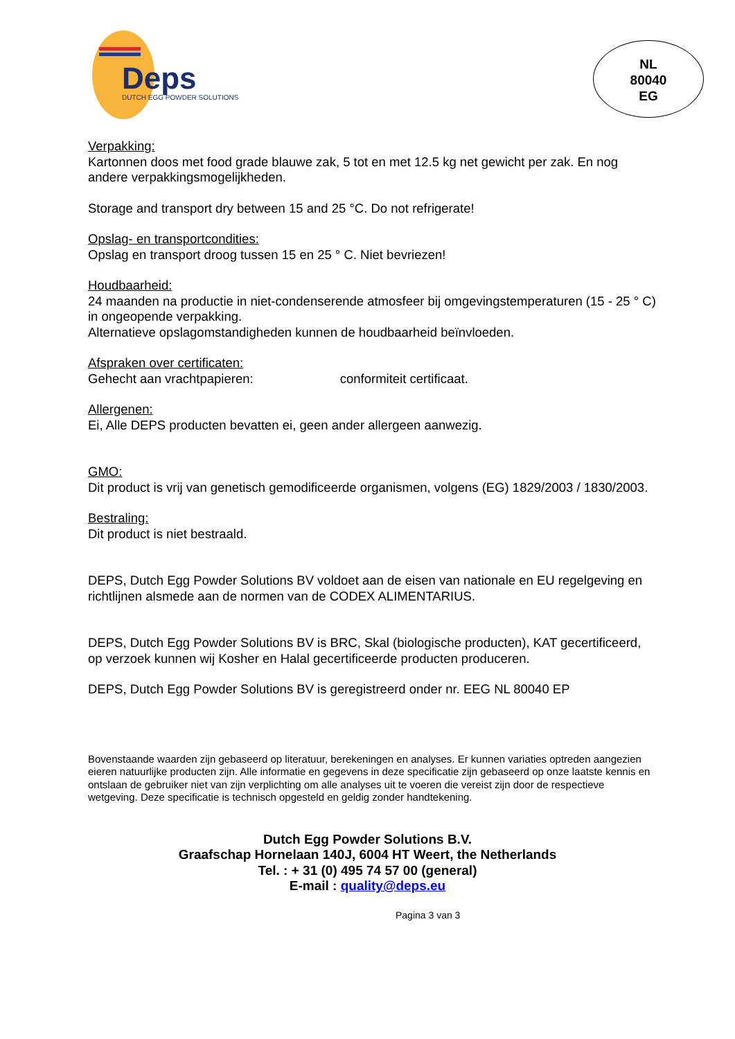Deps
DUTCH EGG POWDER SOLUTIONS
NL
80040
EG
Verpakking:
Kartonnen doos met food grade blauwe zak, 5 tot en met 12.5 kg net gewicht per zak. En nog andere verpakkingsmogelijkheden.
Storage and transport dry between 15 and 25 °C. Do not refrigerate!
Opslag- en transportcondities:
Opslag en transport droog tussen 15 en 25 ° C. Niet bevriezen!
Houdbaarheid:
24 maanden na productie in niet-condenserende atmosfeer bij omgevingstemperaturen (15 - 25 ° C) in ongeopende verpakking.
Alternatieve opslagomstandigheden kunnen de houdbaarheid beïnvloeden.
Afspraken over certificaten:
Gehecht aan vrachtpapieren: conformiteit certificaat.
Allergenen:
Ei, Alle DEPS producten bevatten ei, geen ander allergeen aanwezig.
GMO:
Dit product is vrij van genetisch gemodificeerde organismen, volgens (EG) 1829/2003 / 1830/2003.
Bestraling:
Dit product is niet bestraald.
DEPS, Dutch Egg Powder Solutions BV voldoet aan de eisen van nationale en EU regelgeving en richtlijnen alsmede aan de normen van de CODEX ALIMENTARIUS.
DEPS, Dutch Egg Powder Solutions BV is BRC, Skal (biologische producten), KAT gecertificeerd,
op verzoek kunnen wij Kosher en Halal gecertificeerde producten produceren.
DEPS, Dutch Egg Powder Solutions BV is geregistreerd onder nr. EEG NL 80040 EP
Bovenstaande waarden zijn gebaseerd op literatuur, berekeningen en analyses. Er kunnen variaties optreden aangezien eieren natuurlijke producten zijn. Alle informatie en gegevens in deze specificatie zijn gebaseerd op onze laatste kennis en ontslaan de gebruiker niet van zijn verplichting om alle analyses uit te voeren die vereist zijn door de respectieve wetgeving. Deze specificatie is technisch opgesteld en geldig zonder handtekening.
Dutch Egg Powder Solutions B.V.
Graafschap Hornelaan 140J, 6004 HT Weert, the Netherlands
Tel. : + 31 (0) 495 74 57 00 (general)
E-mail : quality@deps.eu
Pagina 3 van 3